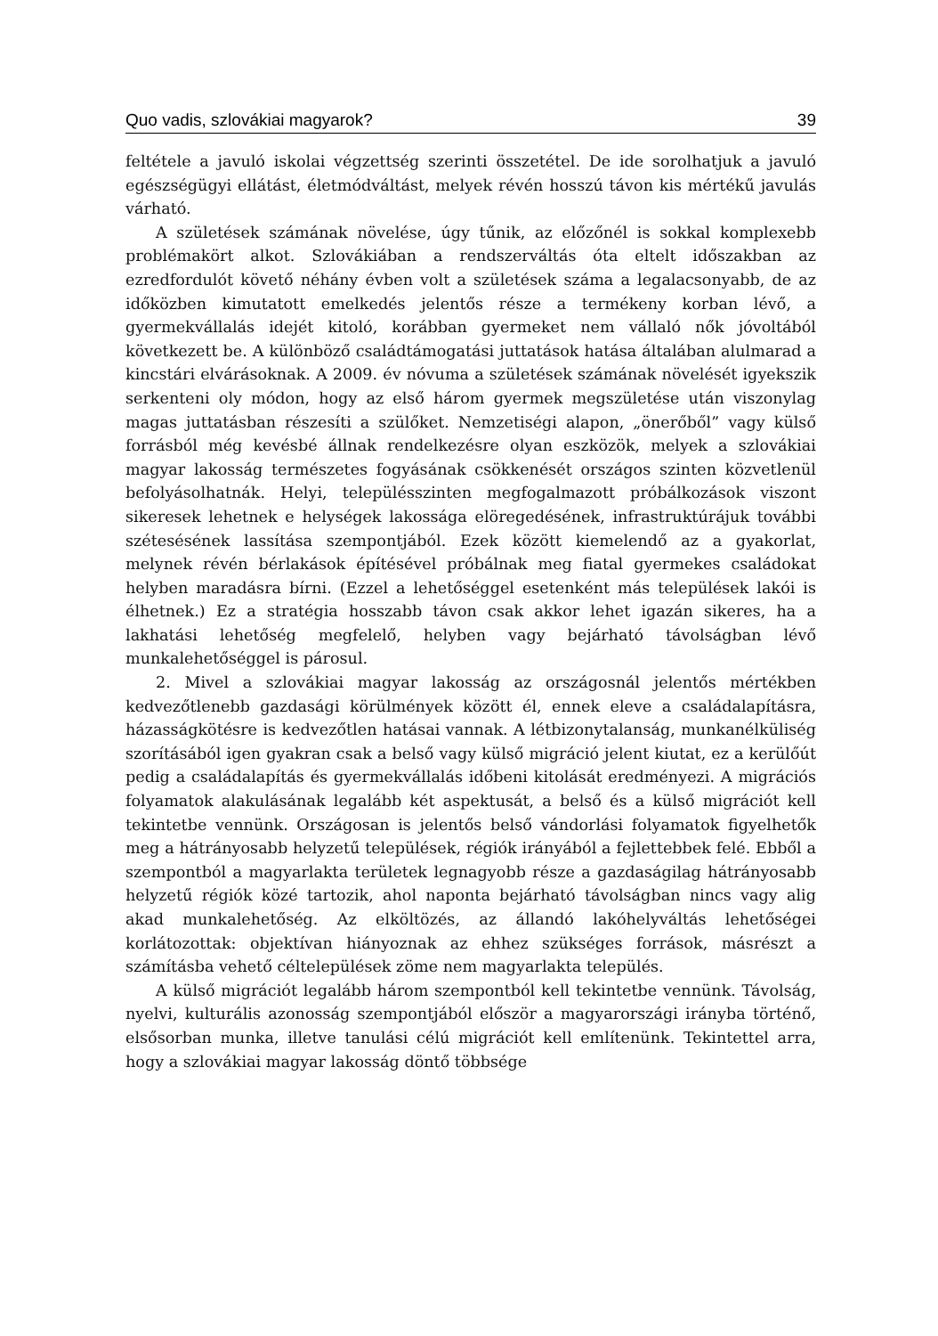Quo vadis, szlovákiai magyarok? 39
feltétele a javuló iskolai végzettség szerinti összetétel. De ide sorolhatjuk a javuló egészségügyi ellátást, életmódváltást, melyek révén hosszú távon kis mértékű javulás várható.
A születések számának növelése, úgy tűnik, az előzőnél is sokkal komplexebb problémakört alkot. Szlovákiában a rendszerváltás óta eltelt időszakban az ezredfordulót követő néhány évben volt a születések száma a legalacsonyabb, de az időközben kimutatott emelkedés jelentős része a termékeny korban lévő, a gyermekvállalás idejét kitoló, korábban gyermeket nem vállaló nők jóvoltából következett be. A különböző családtámogatási juttatások hatása általában alulmarad a kincstári elvárásoknak. A 2009. év nóvuma a születések számának növelését igyekszik serkenteni oly módon, hogy az első három gyermek megszületése után viszonylag magas juttatásban részesíti a szülőket. Nemzetiségi alapon, „önerőből” vagy külső forrásból még kevésbé állnak rendelkezésre olyan eszközök, melyek a szlovákiai magyar lakosság természetes fogyásának csökkenését országos szinten közvetlenül befolyásolhatnák. Helyi, településszinten megfogalmazott próbálkozások viszont sikeresek lehetnek e helységek lakossága elöregedésének, infrastruktúrájuk további szétesésének lassítása szempontjából. Ezek között kiemelendő az a gyakorlat, melynek révén bérlakások építésével próbálnak meg fiatal gyermekes családokat helyben maradásra bírni. (Ezzel a lehetőséggel esetenként más települések lakói is élhetnek.) Ez a stratégia hosszabb távon csak akkor lehet igazán sikeres, ha a lakhatási lehetőség megfelelő, helyben vagy bejárható távolságban lévő munkalehetőséggel is párosul.
2. Mivel a szlovákiai magyar lakosság az országosnál jelentős mértékben kedvezőtlenebb gazdasági körülmények között él, ennek eleve a családalapításra, házasságkötésre is kedvezőtlen hatásai vannak. A létbizonytalanság, munkanélküliség szorításából igen gyakran csak a belső vagy külső migráció jelent kiutat, ez a kerülőút pedig a családalapítás és gyermekvállalás időbeni kitolását eredményezi. A migrációs folyamatok alakulásának legalább két aspektusát, a belső és a külső migrációt kell tekintetbe vennünk. Országosan is jelentős belső vándorlási folyamatok figyelhetők meg a hátrányosabb helyzetű települések, régiók irányából a fejlettebbek felé. Ebből a szempontból a magyarlakta területek legnagyobb része a gazdaságilag hátrányosabb helyzetű régiók közé tartozik, ahol naponta bejárható távolságban nincs vagy alig akad munkalehetőség. Az elköltözés, az állandó lakóhelyváltás lehetőségei korlátozottak: objektívan hiányoznak az ehhez szükséges források, másrészt a számításba vehető céltelepülések zöme nem magyarlakta település.
A külső migrációt legalább három szempontból kell tekintetbe vennünk. Távolság, nyelvi, kulturális azonosság szempontjából először a magyarországi irányba történő, elsősorban munka, illetve tanulási célú migrációt kell említenünk. Tekintettel arra, hogy a szlovákiai magyar lakosság döntő többsége